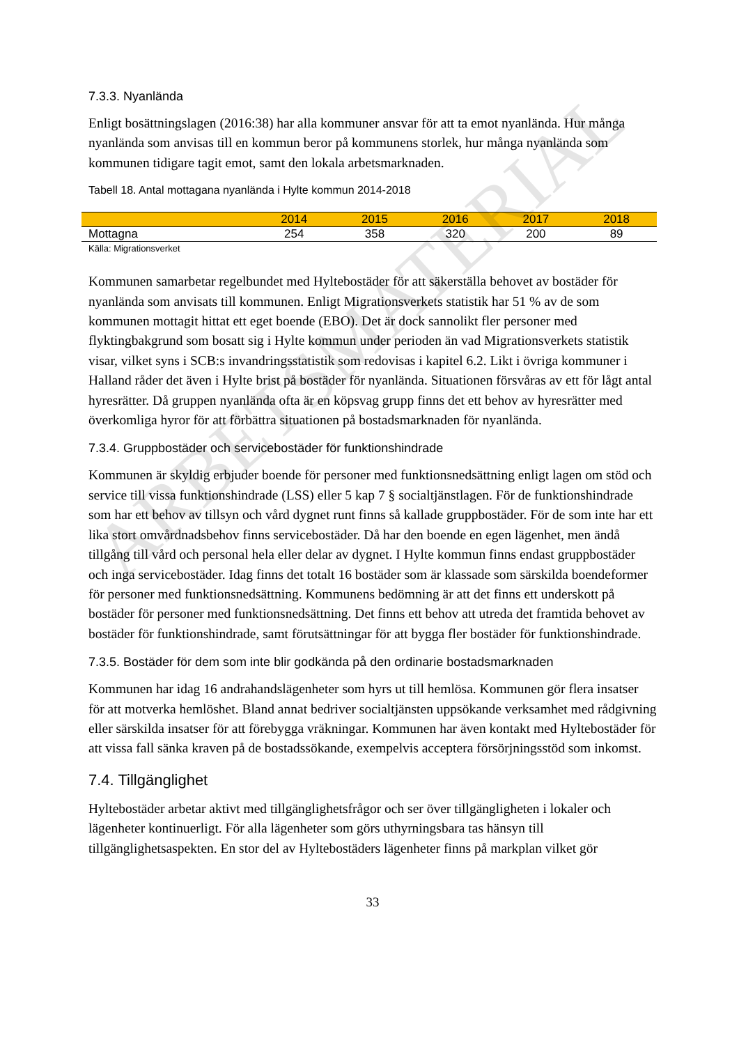7.3.3. Nyanlända
Enligt bosättningslagen (2016:38) har alla kommuner ansvar för att ta emot nyanlända. Hur många nyanlända som anvisas till en kommun beror på kommunens storlek, hur många nyanlända som kommunen tidigare tagit emot, samt den lokala arbetsmarknaden.
Tabell 18. Antal mottagana nyanlända i Hylte kommun 2014-2018
| | 2014 | 2015 | 2016 | 2017 | 2018 |
| --- | --- | --- | --- | --- | --- |
| Mottagna | 254 | 358 | 320 | 200 | 89 |
Källa: Migrationsverket
Kommunen samarbetar regelbundet med Hyltebostäder för att säkerställa behovet av bostäder för nyanlända som anvisats till kommunen. Enligt Migrationsverkets statistik har 51 % av de som kommunen mottagit hittat ett eget boende (EBO). Det är dock sannolikt fler personer med flyktingbakgrund som bosatt sig i Hylte kommun under perioden än vad Migrationsverkets statistik visar, vilket syns i SCB:s invandringsstatistik som redovisas i kapitel 6.2. Likt i övriga kommuner i Halland råder det även i Hylte brist på bostäder för nyanlända. Situationen försvåras av ett för lågt antal hyresrätter. Då gruppen nyanlända ofta är en köpsvag grupp finns det ett behov av hyresrätter med överkomliga hyror för att förbättra situationen på bostadsmarknaden för nyanlända.
7.3.4. Gruppbostäder och servicebostäder för funktionshindrade
Kommunen är skyldig erbjuder boende för personer med funktionsnedsättning enligt lagen om stöd och service till vissa funktionshindrade (LSS) eller 5 kap 7 § socialtjänstlagen. För de funktionshindrade som har ett behov av tillsyn och vård dygnet runt finns så kallade gruppbostäder. För de som inte har ett lika stort omvårdnadsbehov finns servicebostäder. Då har den boende en egen lägenhet, men ändå tillgång till vård och personal hela eller delar av dygnet. I Hylte kommun finns endast gruppbostäder och inga servicebostäder. Idag finns det totalt 16 bostäder som är klassade som särskilda boendeformer för personer med funktionsnedsättning. Kommunens bedömning är att det finns ett underskott på bostäder för personer med funktionsnedsättning. Det finns ett behov att utreda det framtida behovet av bostäder för funktionshindrade, samt förutsättningar för att bygga fler bostäder för funktionshindrade.
7.3.5. Bostäder för dem som inte blir godkända på den ordinarie bostadsmarknaden
Kommunen har idag 16 andrahandslägenheter som hyrs ut till hemlösa. Kommunen gör flera insatser för att motverka hemlöshet. Bland annat bedriver socialtjänsten uppsökande verksamhet med rådgivning eller särskilda insatser för att förebygga vräkningar. Kommunen har även kontakt med Hyltebostäder för att vissa fall sänka kraven på de bostadssökande, exempelvis acceptera försörjningsstöd som inkomst.
7.4. Tillgänglighet
Hyltebostäder arbetar aktivt med tillgänglighetsfrågor och ser över tillgängligheten i lokaler och lägenheter kontinuerligt. För alla lägenheter som görs uthyrningsbara tas hänsyn till tillgänglighetsaspekten. En stor del av Hyltebostäders lägenheter finns på markplan vilket gör
33
ARBETSMATERIAL